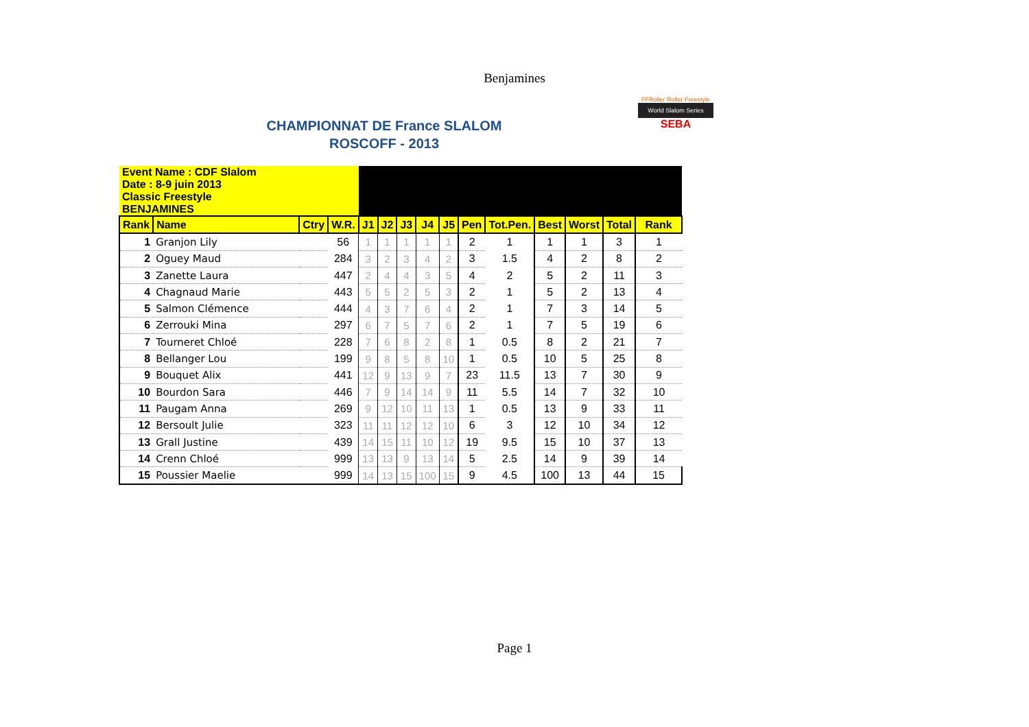Benjamines
CHAMPIONNAT DE France SLALOM
ROSCOFF - 2013
FFRoller Roller Freestyle
World Slalom Series
SEBA
| Event Name : CDF Slalom Date : 8-9 juin 2013 | | | | | | | | | | | | | | |
| Classic Freestyle BENJAMINES | | | | | | | | | | | | | | |
| Rank | Name | Ctry | W.R. | J1 | J2 | J3 | J4 | J5 | Pen | Tot.Pen. | Best | Worst | Total | Rank |
| 1 | Granjon Lily | | 56 | 1 | 1 | 1 | 1 | 1 | 2 | 1 | 1 | 1 | 3 | 1 |
| 2 | Oguey Maud | | 284 | 3 | 2 | 3 | 4 | 2 | 3 | 1.5 | 4 | 2 | 8 | 2 |
| 3 | Zanette Laura | | 447 | 2 | 4 | 4 | 3 | 5 | 4 | 2 | 5 | 2 | 11 | 3 |
| 4 | Chagnaud Marie | | 443 | 5 | 5 | 2 | 5 | 3 | 2 | 1 | 5 | 2 | 13 | 4 |
| 5 | Salmon Clémence | | 444 | 4 | 3 | 7 | 6 | 4 | 2 | 1 | 7 | 3 | 14 | 5 |
| 6 | Zerrouki Mina | | 297 | 6 | 7 | 5 | 7 | 6 | 2 | 1 | 7 | 5 | 19 | 6 |
| 7 | Tourneret Chloé | | 228 | 7 | 6 | 8 | 2 | 8 | 1 | 0.5 | 8 | 2 | 21 | 7 |
| 8 | Bellanger Lou | | 199 | 9 | 8 | 5 | 8 | 10 | 1 | 0.5 | 10 | 5 | 25 | 8 |
| 9 | Bouquet Alix | | 441 | 12 | 9 | 13 | 9 | 7 | 23 | 11.5 | 13 | 7 | 30 | 9 |
| 10 | Bourdon Sara | | 446 | 7 | 9 | 14 | 14 | 9 | 11 | 5.5 | 14 | 7 | 32 | 10 |
| 11 | Paugam Anna | | 269 | 9 | 12 | 10 | 11 | 13 | 1 | 0.5 | 13 | 9 | 33 | 11 |
| 12 | Bersoult Julie | | 323 | 11 | 11 | 12 | 12 | 10 | 6 | 3 | 12 | 10 | 34 | 12 |
| 13 | Grall Justine | | 439 | 14 | 15 | 11 | 10 | 12 | 19 | 9.5 | 15 | 10 | 37 | 13 |
| 14 | Crenn Chloé | | 999 | 13 | 13 | 9 | 13 | 14 | 5 | 2.5 | 14 | 9 | 39 | 14 |
| 15 | Poussier Maelie | | 999 | 14 | 13 | 15 | 100 | 15 | 9 | 4.5 | 100 | 13 | 44 | 15 |
Page 1